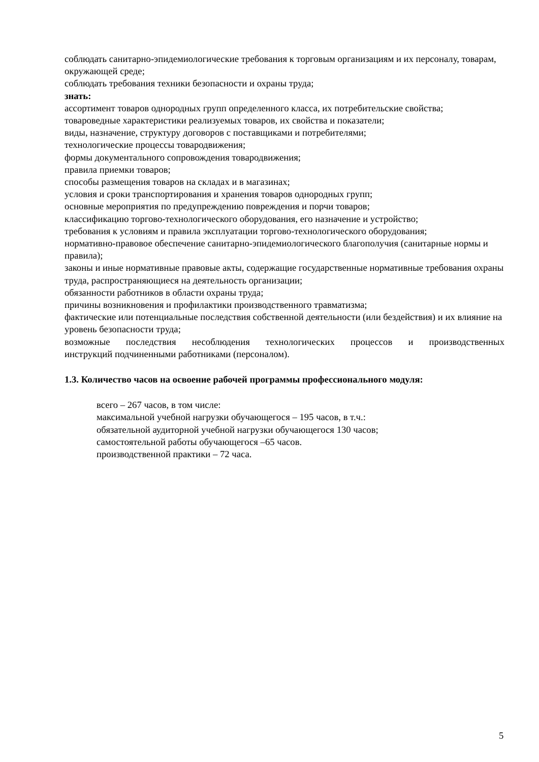соблюдать санитарно-эпидемиологические требования к торговым организациям и их персоналу, товарам, окружающей среде;
соблюдать требования техники безопасности и охраны труда;
знать:
ассортимент товаров однородных групп определенного класса, их потребительские свойства;
товароведные характеристики реализуемых товаров, их свойства и показатели;
виды, назначение, структуру договоров с поставщиками и потребителями;
технологические процессы товародвижения;
формы документального сопровождения товародвижения;
правила приемки товаров;
способы размещения товаров на складах и в магазинах;
условия и сроки транспортирования и хранения товаров однородных групп;
основные мероприятия по предупреждению повреждения и порчи товаров;
классификацию торгово-технологического оборудования, его назначение и устройство;
требования к условиям и правила эксплуатации торгово-технологического оборудования;
нормативно-правовое обеспечение санитарно-эпидемиологического благополучия (санитарные нормы и правила);
законы и иные нормативные правовые акты, содержащие государственные нормативные требования охраны труда, распространяющиеся на деятельность организации;
обязанности работников в области охраны труда;
причины возникновения и профилактики производственного травматизма;
фактические или потенциальные последствия собственной деятельности (или бездействия) и их влияние на уровень безопасности труда;
возможные последствия несоблюдения технологических процессов и производственных
инструкций подчиненными работниками (персоналом).
1.3. Количество часов на освоение рабочей программы профессионального модуля:
всего – 267 часов, в том числе:
максимальной учебной нагрузки обучающегося – 195 часов, в т.ч.:
обязательной аудиторной учебной нагрузки обучающегося 130 часов;
самостоятельной работы обучающегося –65 часов.
производственной практики – 72 часа.
5